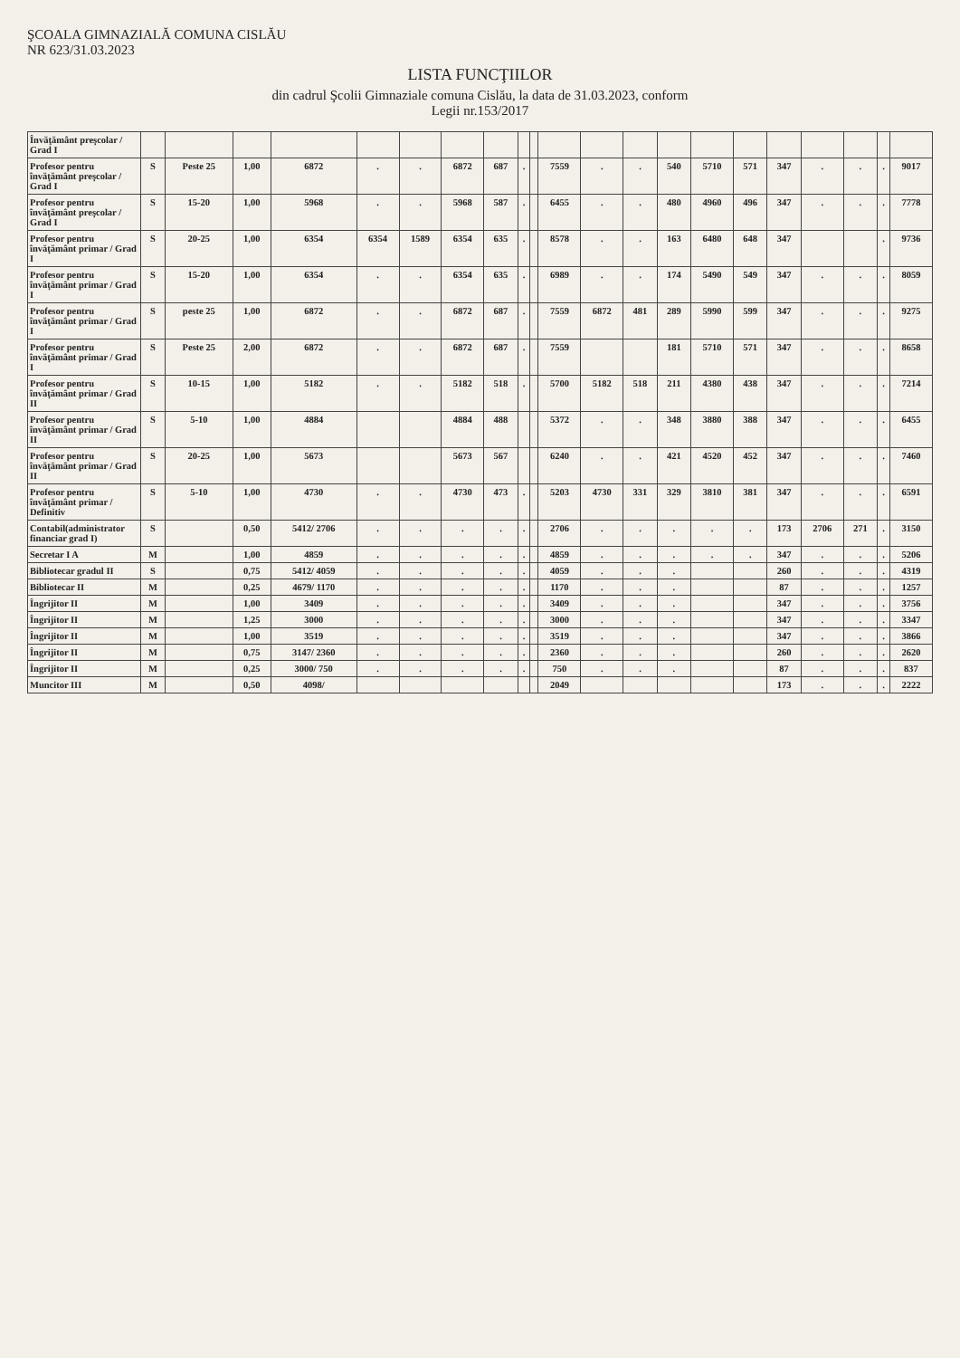ŞCOALA GIMNAZIALĂ COMUNA CISLĂU
NR 623/31.03.2023
LISTA FUNCŢIILOR
din cadrul Şcolii Gimnaziale comuna Cislău, la data de 31.03.2023, conform
Legii nr.153/2017
| Învăţământ preşcolar / Grad I | | | | | | | | | | | | | | | | | | | | | |
| Profesor pentru învăţământ preşcolar / Grad I | S | Peste 25 | 1,00 | 6872 | . | . | 6872 | 687 | . | | 7559 | . | . | 540 | 5710 | 571 | 347 | . | . | . | 9017 |
| Profesor pentru învăţământ preşcolar / Grad I | S | 15-20 | 1,00 | 5968 | . | . | 5968 | 587 | . | | 6455 | . | . | 480 | 4960 | 496 | 347 | . | . | . | 7778 |
| Profesor pentru învăţământ primar / Grad I | S | 20-25 | 1,00 | 6354 | 6354 | 1589 | 6354 | 635 | . | | 8578 | . | . | 163 | 6480 | 648 | 347 | | | . | 9736 |
| Profesor pentru învăţământ primar / Grad I | S | 15-20 | 1,00 | 6354 | . | . | 6354 | 635 | . | | 6989 | . | . | 174 | 5490 | 549 | 347 | . | . | . | 8059 |
| Profesor pentru învăţământ primar / Grad I | S | peste 25 | 1,00 | 6872 | . | . | 6872 | 687 | . | | 7559 | 6872 | 481 | 289 | 5990 | 599 | 347 | . | . | . | 9275 |
| Profesor pentru învăţământ primar / Grad I | S | Peste 25 | 2,00 | 6872 | . | . | 6872 | 687 | . | | 7559 | | | 181 | 5710 | 571 | 347 | . | . | . | 8658 |
| Profesor pentru învăţământ primar / Grad II | S | 10-15 | 1,00 | 5182 | . | . | 5182 | 518 | . | | 5700 | 5182 | 518 | 211 | 4380 | 438 | 347 | . | . | . | 7214 |
| Profesor pentru învăţământ primar / Grad II | S | 5-10 | 1,00 | 4884 | | | 4884 | 488 | | | 5372 | . | . | 348 | 3880 | 388 | 347 | . | . | . | 6455 |
| Profesor pentru învăţământ primar / Grad II | S | 20-25 | 1,00 | 5673 | | | 5673 | 567 | | | 6240 | . | . | 421 | 4520 | 452 | 347 | . | . | . | 7460 |
| Profesor pentru învăţământ primar / Definitiv | S | 5-10 | 1,00 | 4730 | . | . | 4730 | 473 | . | | 5203 | 4730 | 331 | 329 | 3810 | 381 | 347 | . | . | . | 6591 |
| Contabil(administrator financiar grad I) | S | | 0,50 | 5412/ 2706 | . | . | . | . | . | | 2706 | . | . | . | . | . | 173 | 2706 | 271 | . | 3150 |
| Secretar I A | M | | 1,00 | 4859 | . | . | . | . | . | | 4859 | . | . | . | . | . | 347 | . | . | . | 5206 |
| Bibliotecar gradul II | S | | 0,75 | 5412/ 4059 | . | . | . | . | . | | 4059 | . | . | . | | | 260 | . | . | . | 4319 |
| Bibliotecar II | M | | 0,25 | 4679/ 1170 | . | . | . | . | . | | 1170 | . | . | . | | | 87 | . | . | . | 1257 |
| Îngrijitor II | M | | 1,00 | 3409 | . | . | . | . | . | | 3409 | . | . | . | | | 347 | . | . | . | 3756 |
| Îngrijitor II | M | | 1,25 | 3000 | . | . | . | . | . | | 3000 | . | . | . | | | 347 | . | . | . | 3347 |
| Îngrijitor II | M | | 1,00 | 3519 | . | . | . | . | . | | 3519 | . | . | . | | | 347 | . | . | . | 3866 |
| Îngrijitor II | M | | 0,75 | 3147/ 2360 | . | . | . | . | . | | 2360 | . | . | . | | | 260 | . | . | . | 2620 |
| Îngrijitor II | M | | 0,25 | 3000/ 750 | . | . | . | . | . | | 750 | . | . | . | | | 87 | . | . | . | 837 |
| Muncitor III | M | | 0,50 | 4098/ | | | | | | | 2049 | | | | | | 173 | . | . | . | 2222 |